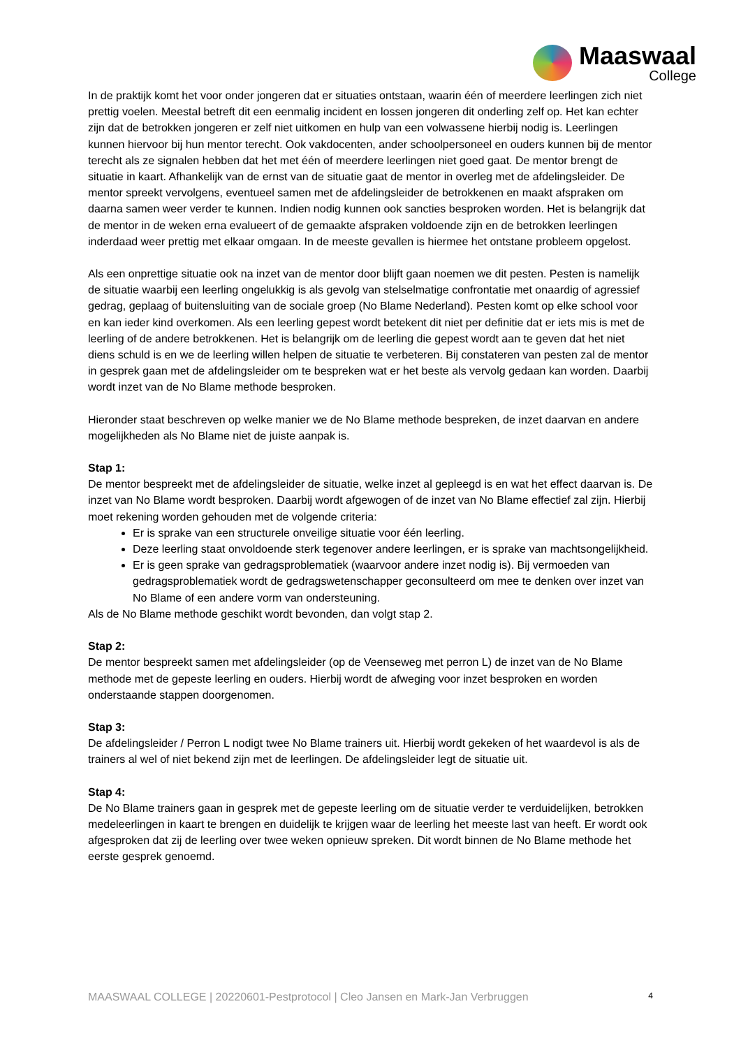Maaswaal
College
In de praktijk komt het voor onder jongeren dat er situaties ontstaan, waarin één of meerdere leerlingen zich niet prettig voelen. Meestal betreft dit een eenmalig incident en lossen jongeren dit onderling zelf op. Het kan echter zijn dat de betrokken jongeren er zelf niet uitkomen en hulp van een volwassene hierbij nodig is. Leerlingen kunnen hiervoor bij hun mentor terecht. Ook vakdocenten, ander schoolpersoneel en ouders kunnen bij de mentor terecht als ze signalen hebben dat het met één of meerdere leerlingen niet goed gaat. De mentor brengt de situatie in kaart. Afhankelijk van de ernst van de situatie gaat de mentor in overleg met de afdelingsleider. De mentor spreekt vervolgens, eventueel samen met de afdelingsleider de betrokkenen en maakt afspraken om daarna samen weer verder te kunnen. Indien nodig kunnen ook sancties besproken worden. Het is belangrijk dat de mentor in de weken erna evalueert of de gemaakte afspraken voldoende zijn en de betrokken leerlingen inderdaad weer prettig met elkaar omgaan. In de meeste gevallen is hiermee het ontstane probleem opgelost.
Als een onprettige situatie ook na inzet van de mentor door blijft gaan noemen we dit pesten. Pesten is namelijk de situatie waarbij een leerling ongelukkig is als gevolg van stelselmatige confrontatie met onaardig of agressief gedrag, geplaag of buitensluiting van de sociale groep (No Blame Nederland). Pesten komt op elke school voor en kan ieder kind overkomen. Als een leerling gepest wordt betekent dit niet per definitie dat er iets mis is met de leerling of de andere betrokkenen. Het is belangrijk om de leerling die gepest wordt aan te geven dat het niet diens schuld is en we de leerling willen helpen de situatie te verbeteren. Bij constateren van pesten zal de mentor in gesprek gaan met de afdelingsleider om te bespreken wat er het beste als vervolg gedaan kan worden. Daarbij wordt inzet van de No Blame methode besproken.
Hieronder staat beschreven op welke manier we de No Blame methode bespreken, de inzet daarvan en andere mogelijkheden als No Blame niet de juiste aanpak is.
Stap 1:
De mentor bespreekt met de afdelingsleider de situatie, welke inzet al gepleegd is en wat het effect daarvan is. De inzet van No Blame wordt besproken. Daarbij wordt afgewogen of de inzet van No Blame effectief zal zijn. Hierbij moet rekening worden gehouden met de volgende criteria:
Er is sprake van een structurele onveilige situatie voor één leerling.
Deze leerling staat onvoldoende sterk tegenover andere leerlingen, er is sprake van machtsongelijkheid.
Er is geen sprake van gedragsproblematiek (waarvoor andere inzet nodig is). Bij vermoeden van gedragsproblematiek wordt de gedragswetenschapper geconsulteerd om mee te denken over inzet van No Blame of een andere vorm van ondersteuning.
Als de No Blame methode geschikt wordt bevonden, dan volgt stap 2.
Stap 2:
De mentor bespreekt samen met afdelingsleider (op de Veenseweg met perron L) de inzet van de No Blame methode met de gepeste leerling en ouders. Hierbij wordt de afweging voor inzet besproken en worden onderstaande stappen doorgenomen.
Stap 3:
De afdelingsleider / Perron L nodigt twee No Blame trainers uit. Hierbij wordt gekeken of het waardevol is als de trainers al wel of niet bekend zijn met de leerlingen. De afdelingsleider legt de situatie uit.
Stap 4:
De No Blame trainers gaan in gesprek met de gepeste leerling om de situatie verder te verduidelijken, betrokken medeleerlingen in kaart te brengen en duidelijk te krijgen waar de leerling het meeste last van heeft. Er wordt ook afgesproken dat zij de leerling over twee weken opnieuw spreken. Dit wordt binnen de No Blame methode het eerste gesprek genoemd.
MAASWAAL COLLEGE | 20220601-Pestprotocol | Cleo Jansen en Mark-Jan Verbruggen 4